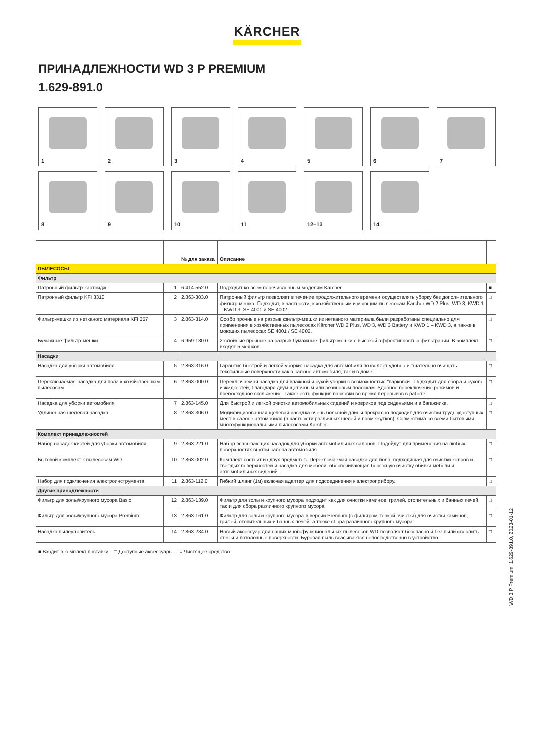KÄRCHER
ПРИНАДЛЕЖНОСТИ WD 3 P PREMIUM
1.629-891.0
1
2
3
4
5
6
7
8
9
10
11
12–13
14
| | | № для заказа | Описание | |
| --- | --- | --- | --- | --- |
| ПЫЛЕСОСЫ | | | | |
| Фильтр | | | | |
| Патронный фильтр-картридж | 1 | 6.414-552.0 | Подходит ко всем перечисленным моделям Kärcher. | ■ |
| Патронный фильтр KFI 3310 | 2 | 2.863-303.0 | Патронный фильтр позволяет в течение продолжительного времени осуществлять уборку без дополнительного фильтр-мешка. Подходит, в частности, к хозяйственным и моющим пылесосам Kärcher WD 2 Plus, WD 3, KWD 1 – KWD 3, SE 4001 и SE 4002. | □ |
| Фильтр-мешки из нетканого материала KFI 357 | 3 | 2.863-314.0 | Особо прочные на разрыв фильтр-мешки из нетканого материала были разработаны специально для применения в хозяйственных пылесосах Kärcher WD 2 Plus, WD 3, WD 3 Battery и KWD 1 – KWD 3, а также в моющих пылесосах SE 4001 / SE 4002. | □ |
| Бумажные фильтр-мешки | 4 | 6.959-130.0 | 2-слойные прочные на разрыв бумажные фильтр-мешки с высокой эффективностью фильтрации. В комплект входят 5 мешков. | □ |
| Насадки | | | | |
| Насадка для уборки автомобиля | 5 | 2.863-316.0 | Гарантия быстрой и легкой уборки: насадка для автомобиля позволяет удобно и тщательно очищать текстильные поверхности как в салоне автомобиля, так и в доме. | □ |
| Переключаемая насадка для пола к хозяйственным пылесосам | 6 | 2.863-000.0 | Переключаемая насадка для влажной и сухой уборки с возможностью "парковки". Подходит для сбора и сухого и жидкостей, благодаря двум щеточным или резиновым полоскам. Удобное переключение режимов и превосходное скольжение. Также есть функция парковки во время перерывов в работе. | □ |
| Насадка для уборки автомобиля | 7 | 2.863-145.0 | Для быстрой и легкой очистки автомобильных сидений и ковриков под сиденьями и в багажнике. | □ |
| Удлиненная щелевая насадка | 8 | 2.863-306.0 | Модифицированная щелевая насадка очень большой длины прекрасно подходит для очистки труднодоступных мест в салоне автомобиля (в частности различных щелей и промежутков). Совместима со всеми бытовыми многофункциональными пылесосами Kärcher. | □ |
| Комплект принадлежностей | | | | |
| Набор насадок кистей для уборки автомобиля | 9 | 2.863-221.0 | Набор всасывающих насадок для уборки автомобильных салонов. Подойдут для применения на любых поверхностях внутри салона автомобиля. | □ |
| Бытовой комплект к пылесосам WD | 10 | 2.863-002.0 | Комплект состоит из двух предметов. Переключаемая насадка для пола, подходящая для очистки ковров и твердых поверхностей и насадка для мебели, обеспечивающая бережную очистку обивки мебели и автомобильных сидений. | □ |
| Набор для подключения электроинструмента | 11 | 2.863-112.0 | Гибкий шланг (1м) включая адаптер для подсоединения к электроприбору. | □ |
| Другие принадлежности | | | | |
| Фильтр для золы/крупного мусора Basic | 12 | 2.863-139.0 | Фильтр для золы и крупного мусора подходит как для очистки каминов, грилей, отопительных и банных печей, так и для сбора различного крупного мусора. | □ |
| Фильтр для золы/крупного мусора Premium | 13 | 2.863-161.0 | Фильтр для золы и крупного мусора в версии Premium (с фильтром тонкой очистки) для очистки каминов, грилей, отопительных и банных печей, а также сбора различного крупного мусора. | □ |
| Насадка пылеуловитель | 14 | 2.863-234.0 | Новый аксессуар для наших многофункциональных пылесосов WD позволяет безопасно и без пыли сверлить стены и потолочные поверхности. Буровая пыль всасывается непосредственно в устройство. | □ |
■ Входит в комплект поставки □ Доступные аксессуары. ○ Чистящее средство.
WD 3 P Premium, 1.629-891.0, 2023-01-12